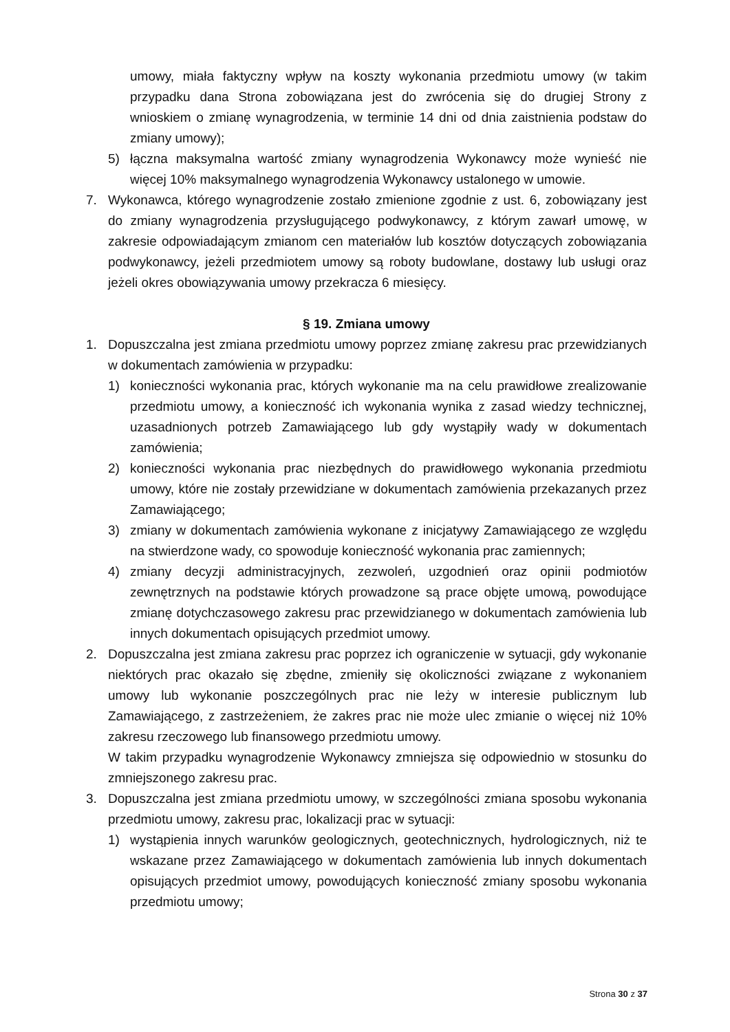umowy, miała faktyczny wpływ na koszty wykonania przedmiotu umowy (w takim przypadku dana Strona zobowiązana jest do zwrócenia się do drugiej Strony z wnioskiem o zmianę wynagrodzenia, w terminie 14 dni od dnia zaistnienia podstaw do zmiany umowy);
5) łączna maksymalna wartość zmiany wynagrodzenia Wykonawcy może wynieść nie więcej 10% maksymalnego wynagrodzenia Wykonawcy ustalonego w umowie.
7. Wykonawca, którego wynagrodzenie zostało zmienione zgodnie z ust. 6, zobowiązany jest do zmiany wynagrodzenia przysługującego podwykonawcy, z którym zawarł umowę, w zakresie odpowiadającym zmianom cen materiałów lub kosztów dotyczących zobowiązania podwykonawcy, jeżeli przedmiotem umowy są roboty budowlane, dostawy lub usługi oraz jeżeli okres obowiązywania umowy przekracza 6 miesięcy.
§ 19. Zmiana umowy
1. Dopuszczalna jest zmiana przedmiotu umowy poprzez zmianę zakresu prac przewidzianych w dokumentach zamówienia w przypadku:
1) konieczności wykonania prac, których wykonanie ma na celu prawidłowe zrealizowanie przedmiotu umowy, a konieczność ich wykonania wynika z zasad wiedzy technicznej, uzasadnionych potrzeb Zamawiającego lub gdy wystąpiły wady w dokumentach zamówienia;
2) konieczności wykonania prac niezbędnych do prawidłowego wykonania przedmiotu umowy, które nie zostały przewidziane w dokumentach zamówienia przekazanych przez Zamawiającego;
3) zmiany w dokumentach zamówienia wykonane z inicjatywy Zamawiającego ze względu na stwierdzone wady, co spowoduje konieczność wykonania prac zamiennych;
4) zmiany decyzji administracyjnych, zezwoleń, uzgodnień oraz opinii podmiotów zewnętrznych na podstawie których prowadzone są prace objęte umową, powodujące zmianę dotychczasowego zakresu prac przewidzianego w dokumentach zamówienia lub innych dokumentach opisujących przedmiot umowy.
2. Dopuszczalna jest zmiana zakresu prac poprzez ich ograniczenie w sytuacji, gdy wykonanie niektórych prac okazało się zbędne, zmieniły się okoliczności związane z wykonaniem umowy lub wykonanie poszczególnych prac nie leży w interesie publicznym lub Zamawiającego, z zastrzeżeniem, że zakres prac nie może ulec zmianie o więcej niż 10% zakresu rzeczowego lub finansowego przedmiotu umowy.
W takim przypadku wynagrodzenie Wykonawcy zmniejsza się odpowiednio w stosunku do zmniejszonego zakresu prac.
3. Dopuszczalna jest zmiana przedmiotu umowy, w szczególności zmiana sposobu wykonania przedmiotu umowy, zakresu prac, lokalizacji prac w sytuacji:
1) wystąpienia innych warunków geologicznych, geotechnicznych, hydrologicznych, niż te wskazane przez Zamawiającego w dokumentach zamówienia lub innych dokumentach opisujących przedmiot umowy, powodujących konieczność zmiany sposobu wykonania przedmiotu umowy;
Strona 30 z 37